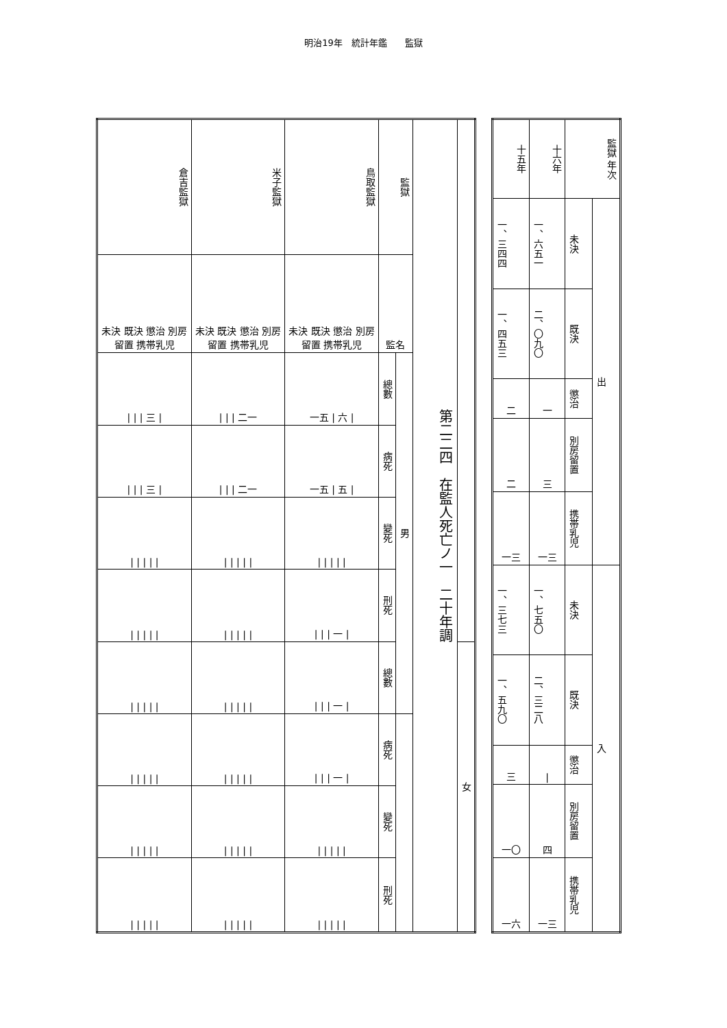明治19年　統計年鑑　　監獄
| 倉吉監獄 | 米子監獄 | 鳥取監獄 | 監獄 | | 第二二四 在監人死亡ノ一 二十年調 | |
| --- | --- | --- | --- | --- | --- | --- |
| 未決 既決 懲治 別房留置 携帯乳児 | 未決 既決 懲治 別房留置 携帯乳児 | 未決 既決 懲治 別房留置 携帯乳児 | 監名 | | | |
| / / / 三 / | / / / 二一 | 一五 / 六 / | 總數 | 男 | | |
| / / / 三 / | / / / 二一 | 一五 / 五 / | 病死 | | | |
| / / / / / | / / / / / | / / / / / | 變死 | | | |
| / / / / / | / / / / / | / / / 一 / | 刑死 | | | |
| / / / / / | / / / / / | / / / 一 / | 總數 | | | 女 |
| / / / / / | / / / / / | / / / 一 / | 病死 | | | |
| / / / / / | / / / / / | / / / / / | 變死 | | | |
| / / / / / | / / / / / | / / / / / | 刑死 | | | |
| 十五年 | 十六年 | 監獄 年次 | |
| --- | --- | --- | --- |
| 一、三四四 | 一、六五一 | 未決 | 出 |
| 一、四五三 | 二、〇九〇 | 既決 | |
| 二 | 一 | 懲治 | |
| 二 | 三 | 別房留置 | |
| 一三 | 一三 | 携帯乳児 | |
| 一、三七三 | 一、七五〇 | 未決 | 入 |
| 一、五九〇 | 二、三二八 | 既決 | |
| 三 | / | 懲治 | |
| 一〇 | 四 | 別房留置 | |
| 一六 | 一三 | 携帯乳児 | |